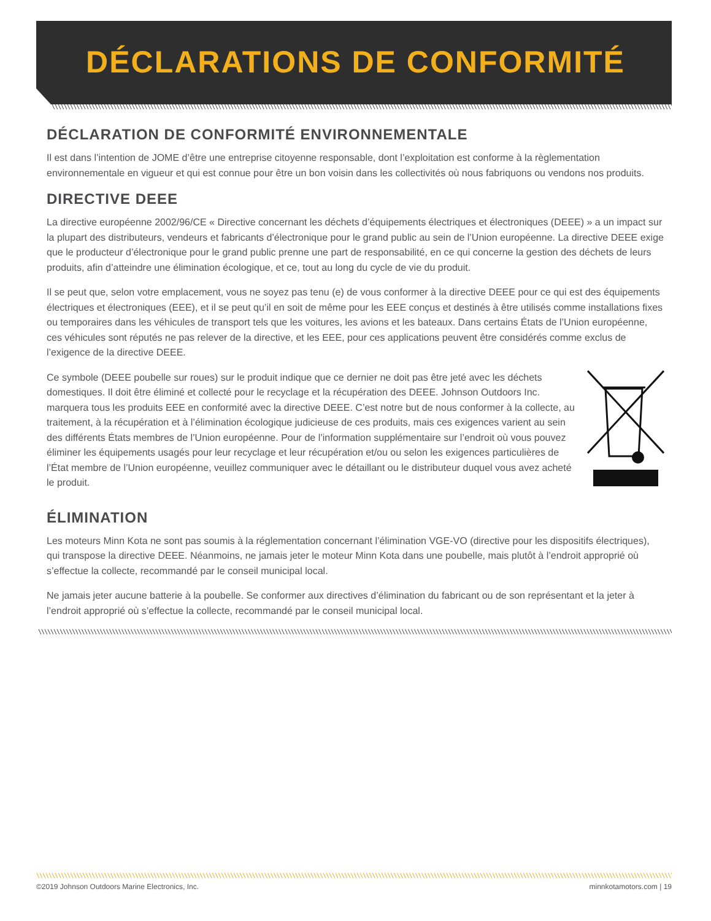DÉCLARATIONS DE CONFORMITÉ
\\\\\\\\\\\\\\\\\\\\\\\\\\\\\\\\\\\\\\\\\\\\\\\\\\\\\\\\\\\\\\\\\\\\\\\\\\\\\\\\\\\\\\\\\\\\\\\\\\\\\\\\\\\\\\\\\\\\\\\\\\\\\\\\\\\\\\\\\\\\\\\\\\\\\\\\\\\\\\\\\\\\\\\\\\\\\\\\\\\\\\\\\\\\\\\\\\\\\\\\\\\\\\\\\\\\
DÉCLARATION DE CONFORMITÉ ENVIRONNEMENTALE
Il est dans l’intention de JOME d’être une entreprise citoyenne responsable, dont l’exploitation est conforme à la règlementation environnementale en vigueur et qui est connue pour être un bon voisin dans les collectivités où nous fabriquons ou vendons nos produits.
DIRECTIVE DEEE
La directive européenne 2002/96/CE « Directive concernant les déchets d’équipements électriques et électroniques (DEEE) » a un impact sur la plupart des distributeurs, vendeurs et fabricants d’électronique pour le grand public au sein de l’Union européenne. La directive DEEE exige que le producteur d’électronique pour le grand public prenne une part de responsabilité, en ce qui concerne la gestion des déchets de leurs produits, afin d’atteindre une élimination écologique, et ce, tout au long du cycle de vie du produit.
Il se peut que, selon votre emplacement, vous ne soyez pas tenu (e) de vous conformer à la directive DEEE pour ce qui est des équipements électriques et électroniques (EEE), et il se peut qu’il en soit de même pour les EEE conçus et destinés à être utilisés comme installations fixes ou temporaires dans les véhicules de transport tels que les voitures, les avions et les bateaux. Dans certains États de l’Union européenne, ces véhicules sont réputés ne pas relever de la directive, et les EEE, pour ces applications peuvent être considérés comme exclus de l’exigence de la directive DEEE.
Ce symbole (DEEE poubelle sur roues) sur le produit indique que ce dernier ne doit pas être jeté avec les déchets domestiques. Il doit être éliminé et collecté pour le recyclage et la récupération des DEEE. Johnson Outdoors Inc. marquera tous les produits EEE en conformité avec la directive DEEE. C’est notre but de nous conformer à la collecte, au traitement, à la récupération et à l’élimination écologique judicieuse de ces produits, mais ces exigences varient au sein des différents États membres de l’Union européenne. Pour de l’information supplémentaire sur l’endroit où vous pouvez éliminer les équipements usagés pour leur recyclage et leur récupération et/ou ou selon les exigences particulières de l’État membre de l’Union européenne, veuillez communiquer avec le détaillant ou le distributeur duquel vous avez acheté le produit.
ÉLIMINATION
Les moteurs Minn Kota ne sont pas soumis à la réglementation concernant l’élimination VGE-VO (directive pour les dispositifs électriques), qui transpose la directive DEEE. Néanmoins, ne jamais jeter le moteur Minn Kota dans une poubelle, mais plutôt à l’endroit approprié où s’effectue la collecte, recommandé par le conseil municipal local.
Ne jamais jeter aucune batterie à la poubelle. Se conformer aux directives d’élimination du fabricant ou de son représentant et la jeter à l’endroit approprié où s’effectue la collecte, recommandé par le conseil municipal local.
\\\\\\\\\\\\\\\\\\\\\\\\\\\\\\\\\\\\\\\\\\\\\\\\\\\\\\\\\\\\\\\\\\\\\\\\\\\\\\\\\\\\\\\\\\\\\\\\\\\\\\\\\\\\\\\\\\\\\\\\\\\\\\\\\\\\\\\\\\\\\\\\\\\\\\\\\\\\\\\\\\\\\\\\\\\\\\\\\\\\\\\\\\\\\\\\\\\\\\\\\\\\\\\\\\\\\\\
\\\\\\\\\\\\\\\\\\\\\\\\\\\\\\\\\\\\\\\\\\\\\\\\\\\\\\\\\\\\\\\\\\\\\\\\\\\\\\\\\\\\\\\\\\\\\\\\\\\\\\\\\\\\\\\\\\\\\\\\\\\\\\\\\\\\\\\\\\\\\\\\\\\\\\\\\\\\\\\\\\\\\\\\\\\\\\\\\\\\\\\\\\\\\\\\\\\\\\\\\\\\\\\\\\\\\\\
©2019 Johnson Outdoors Marine Electronics, Inc. minnkotamotors.com | 19